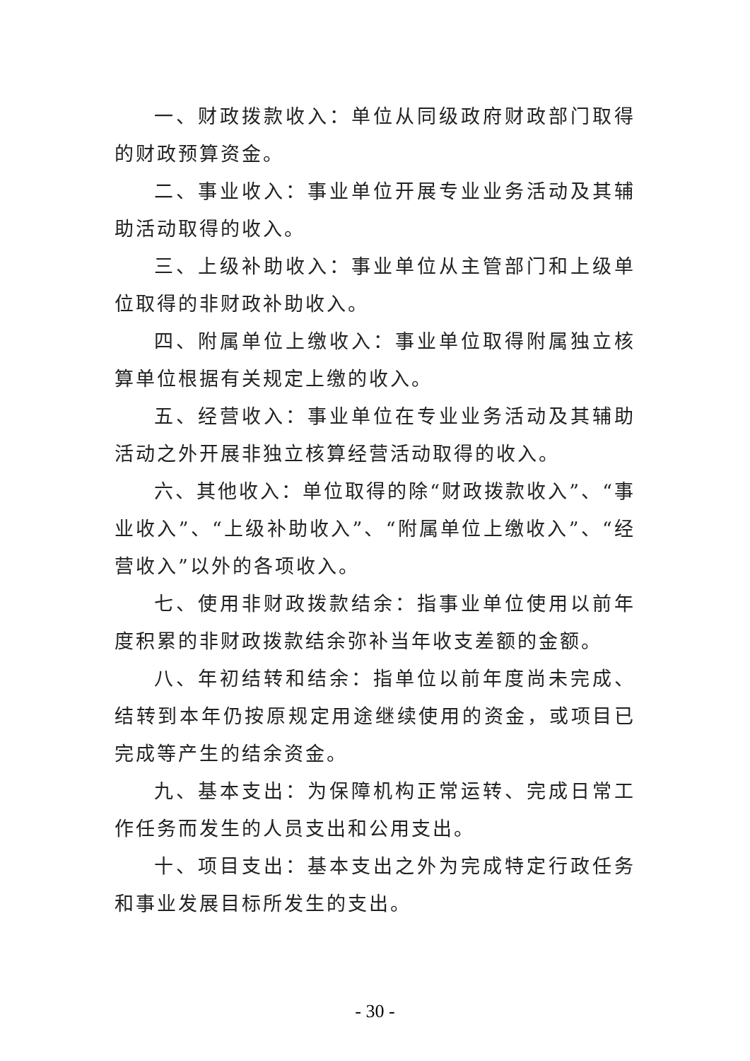一、财政拨款收入：单位从同级政府财政部门取得的财政预算资金。
二、事业收入：事业单位开展专业业务活动及其辅助活动取得的收入。
三、上级补助收入：事业单位从主管部门和上级单位取得的非财政补助收入。
四、附属单位上缴收入：事业单位取得附属独立核算单位根据有关规定上缴的收入。
五、经营收入：事业单位在专业业务活动及其辅助活动之外开展非独立核算经营活动取得的收入。
六、其他收入：单位取得的除“财政拨款收入”、“事业收入”、“上级补助收入”、“附属单位上缴收入”、“经营收入”以外的各项收入。
七、使用非财政拨款结余：指事业单位使用以前年度积累的非财政拨款结余弥补当年收支差额的金额。
八、年初结转和结余：指单位以前年度尚未完成、结转到本年仍按原规定用途继续使用的资金，或项目已完成等产生的结余资金。
九、基本支出：为保障机构正常运转、完成日常工作任务而发生的人员支出和公用支出。
十、项目支出：基本支出之外为完成特定行政任务和事业发展目标所发生的支出。
- 30 -